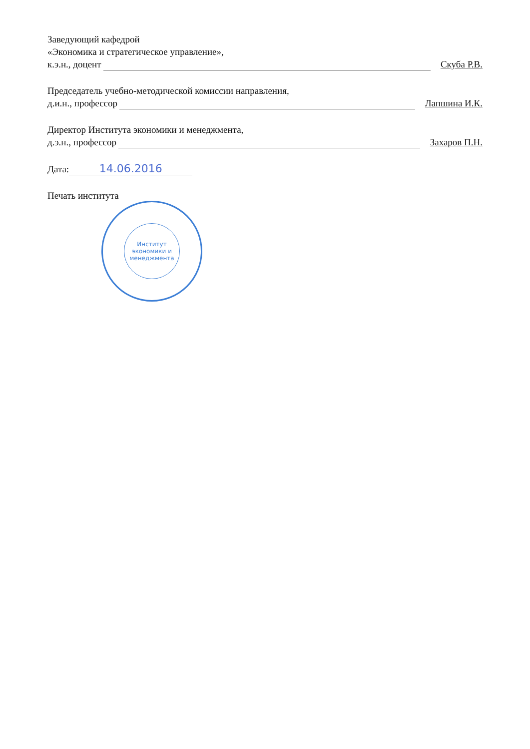Заведующий кафедрой
«Экономика и стратегическое управление»,
к.э.н., доцент Скуба Р.В.
Председатель учебно-методической комиссии направления,
д.и.н., профессор Лапшина И.К.
Директор Института экономики и менеджмента,
д.э.н., профессор Захаров П.Н.
Дата: 14.06.2016
Печать института
Институт экономики и менеджмента